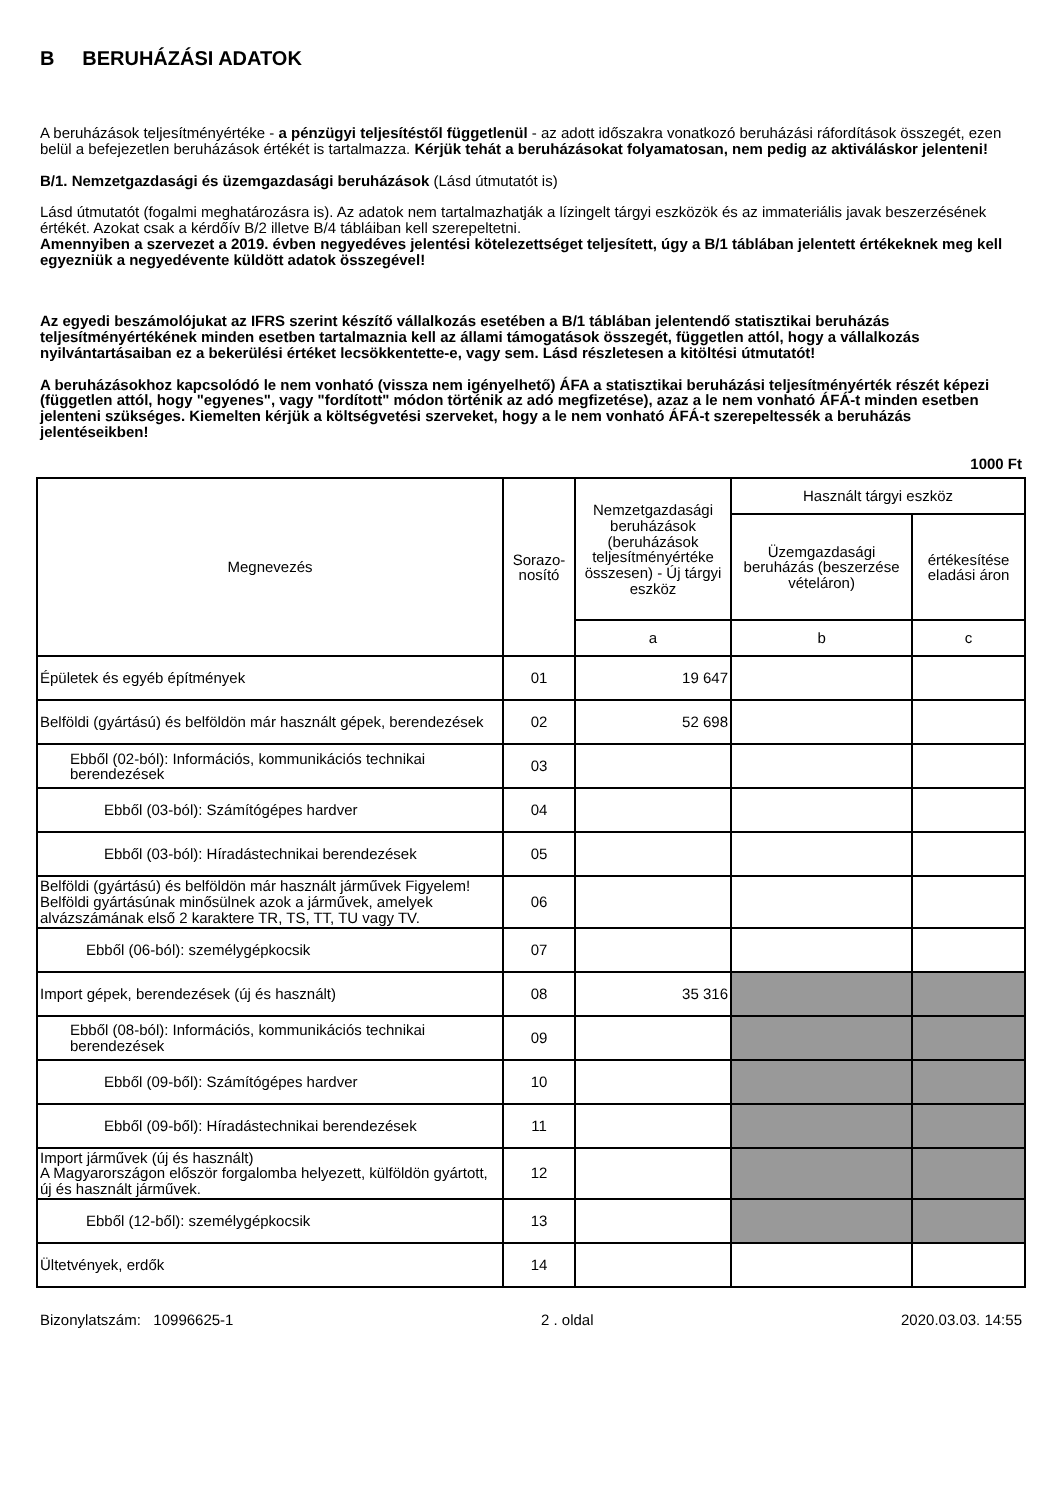B BERUHÁZÁSI ADATOK
A beruházások teljesítményértéke - a pénzügyi teljesítéstől függetlenül - az adott időszakra vonatkozó beruházási ráfordítások összegét, ezen belül a befejezetlen beruházások értékét is tartalmazza. Kérjük tehát a beruházásokat folyamatosan, nem pedig az aktiváláskor jelenteni!
B/1. Nemzetgazdasági és üzemgazdasági beruházások (Lásd útmutatót is)
Lásd útmutatót (fogalmi meghatározásra is). Az adatok nem tartalmazhatják a lízingelt tárgyi eszközök és az immateriális javak beszerzésének értékét. Azokat csak a kérdőív B/2 illetve B/4 tábláiban kell szerepeltetni.
Amennyiben a szervezet a 2019. évben negyedéves jelentési kötelezettséget teljesített, úgy a B/1 táblában jelentett értékeknek meg kell egyezniük a negyedévente küldött adatok összegével!
Az egyedi beszámolójukat az IFRS szerint készítő vállalkozás esetében a B/1 táblában jelentendő statisztikai beruházás teljesítményértékének minden esetben tartalmaznia kell az állami támogatások összegét, független attól, hogy a vállalkozás nyilvántartásaiban ez a bekerülési értéket lecsökkentette-e, vagy sem. Lásd részletesen a kitöltési útmutatót!
A beruházásokhoz kapcsolódó le nem vonható (vissza nem igényelhető) ÁFA a statisztikai beruházási teljesítményérték részét képezi (független attól, hogy "egyenes", vagy "fordított" módon történik az adó megfizetése), azaz a le nem vonható ÁFÁ-t minden esetben jelenteni szükséges. Kiemelten kérjük a költségvetési szerveket, hogy a le nem vonható ÁFÁ-t szerepeltessék a beruházás jelentéseikben!
1000 Ft
| Megnevezés | Sorazo- nosító | Nemzetgazdasági beruházások (beruházások teljesítményértéke összesen) - Új tárgyi eszköz | Használt tárgyi eszköz | |
| --- | --- | --- | --- | --- |
| | | | Üzemgazdasági beruházás (beszerzése vételáron) | értékesítése eladási áron |
| | | a | b | c |
| Épületek és egyéb építmények | 01 | 19 647 | | |
| Belföldi (gyártású) és belföldön már használt gépek, berendezések | 02 | 52 698 | | |
| Ebből (02-ból): Információs, kommunikációs technikai berendezések | 03 | | | |
| Ebből (03-ból): Számítógépes hardver | 04 | | | |
| Ebből (03-ból): Híradástechnikai berendezések | 05 | | | |
| Belföldi (gyártású) és belföldön már használt járművek Figyelem! Belföldi gyártásúnak minősülnek azok a járművek, amelyek alvázszámának első 2 karaktere TR, TS, TT, TU vagy TV. | 06 | | | |
| Ebből (06-ból): személygépkocsik | 07 | | | |
| Import gépek, berendezések (új és használt) | 08 | 35 316 | | |
| Ebből (08-ból): Információs, kommunikációs technikai berendezések | 09 | | | |
| Ebből (09-ből): Számítógépes hardver | 10 | | | |
| Ebből (09-ből): Híradástechnikai berendezések | 11 | | | |
| Import járművek (új és használt) A Magyarországon először forgalomba helyezett, külföldön gyártott, új és használt járművek. | 12 | | | |
| Ebből (12-ből): személygépkocsik | 13 | | | |
| Ültetvények, erdők | 14 | | | |
Bizonylatszám: 10996625-1 2 . oldal 2020.03.03. 14:55